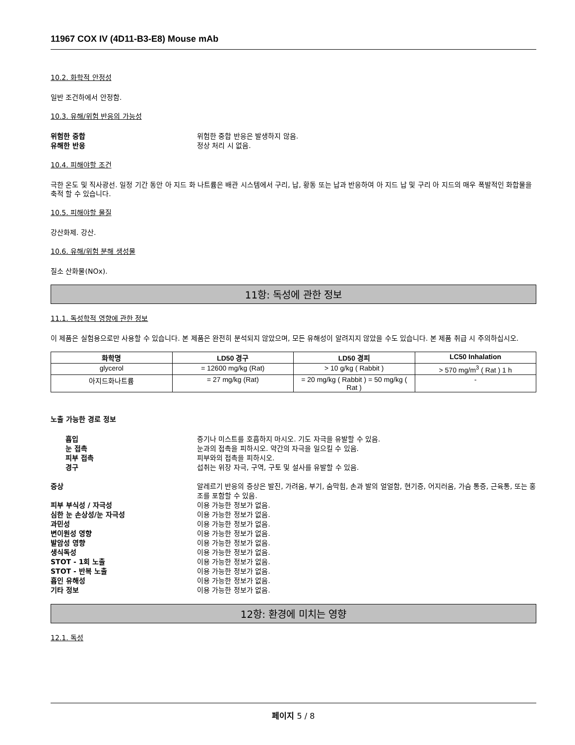11967 COX IV (4D11-B3-E8) Mouse mAb
10.2. 화학적 안정성
일반 조건하에서 안정함.
10.3. 유해/위험 반응의 가능성
위험한 중합 위험한 중합 반응은 발생하지 않음.
유해한 반응 정상 처리 시 없음.
10.4. 피해야할 조건
극한 온도 및 직사광선. 일정 기간 동안 아 지드 화 나트륨은 배관 시스템에서 구리, 납, 황동 또는 납과 반응하여 아 지드 납 및 구리 아 지드의 매우 폭발적인 화합물을 축적 할 수 있습니다.
10.5. 피해야할 물질
강산화제. 강산.
10.6. 유해/위험 분해 생성물
질소 산화물(NOx).
11항: 독성에 관한 정보
11.1. 독성학적 영향에 관한 정보
이 제품은 실험용으로만 사용할 수 있습니다. 본 제품은 완전히 분석되지 않았으며, 모든 유해성이 알려지지 않았을 수도 있습니다. 본 제품 취급 시 주의하십시오.
| 화학명 | LD50 경구 | LD50 경피 | LC50 Inhalation |
| --- | --- | --- | --- |
| glycerol | = 12600 mg/kg (Rat) | > 10 g/kg ( Rabbit ) | > 570 mg/m<sup>3</sup> ( Rat ) 1 h |
| 아지드화나트륨 | = 27 mg/kg (Rat) | = 20 mg/kg ( Rabbit ) = 50 mg/kg ( Rat ) | - |
노출 가능한 경로 정보
흡입 증기나 미스트를 호흡하지 마시오. 기도 자극을 유발할 수 있음.
눈 접촉 눈과의 접촉을 피하시오. 약간의 자극을 일으킬 수 있음.
피부 접촉 피부와의 접촉을 피하시오.
경구 섭취는 위장 자극, 구역, 구토 및 설사를 유발할 수 있음.
증상 알레르기 반응의 증상은 발진, 가려움, 부기, 숨막힘, 손과 발의 얼얼함, 현기증, 어지러움, 가슴 통증, 근육통, 또는 홍조를 포함할 수 있음.
피부 부식성 / 자극성 이용 가능한 정보가 없음.
심한 눈 손상성/눈 자극성 이용 가능한 정보가 없음.
과민성 이용 가능한 정보가 없음.
변이원성 영향 이용 가능한 정보가 없음.
발암성 영향 이용 가능한 정보가 없음.
생식독성 이용 가능한 정보가 없음.
STOT - 1회 노출 이용 가능한 정보가 없음.
STOT - 반복 노출 이용 가능한 정보가 없음.
흡인 유해성 이용 가능한 정보가 없음.
기타 정보 이용 가능한 정보가 없음.
12항: 환경에 미치는 영향
12.1. 독성
페이지 5 / 8